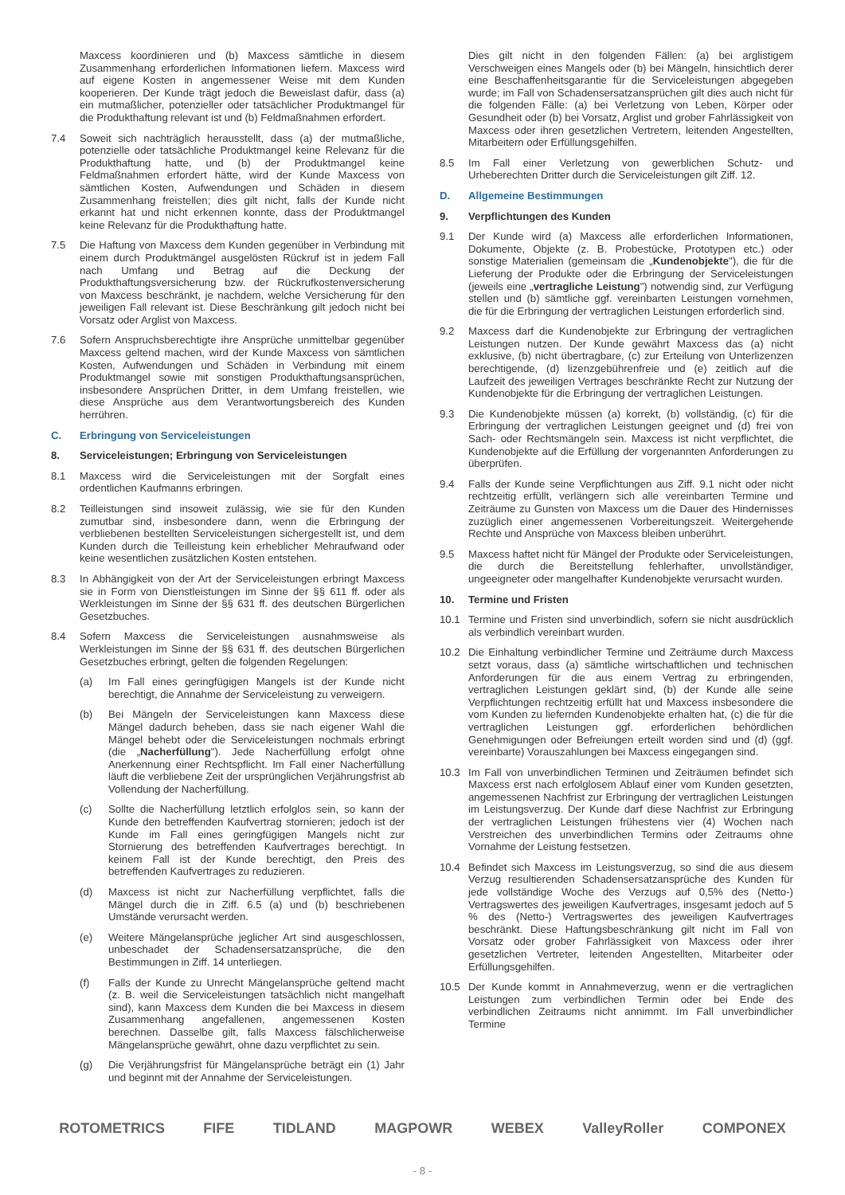Maxcess koordinieren und (b) Maxcess sämtliche in diesem Zusammenhang erforderlichen Informationen liefern. Maxcess wird auf eigene Kosten in angemessener Weise mit dem Kunden kooperieren. Der Kunde trägt jedoch die Beweislast dafür, dass (a) ein mutmaßlicher, potenzieller oder tatsächlicher Produktmangel für die Produkthaftung relevant ist und (b) Feldmaßnahmen erfordert.
7.4 Soweit sich nachträglich herausstellt, dass (a) der mutmaßliche, potenzielle oder tatsächliche Produktmangel keine Relevanz für die Produkthaftung hatte, und (b) der Produktmangel keine Feldmaßnahmen erfordert hätte, wird der Kunde Maxcess von sämtlichen Kosten, Aufwendungen und Schäden in diesem Zusammenhang freistellen; dies gilt nicht, falls der Kunde nicht erkannt hat und nicht erkennen konnte, dass der Produktmangel keine Relevanz für die Produkthaftung hatte.
7.5 Die Haftung von Maxcess dem Kunden gegenüber in Verbindung mit einem durch Produktmängel ausgelösten Rückruf ist in jedem Fall nach Umfang und Betrag auf die Deckung der Produkthaftungsversicherung bzw. der Rückrufkostenversicherung von Maxcess beschränkt, je nachdem, welche Versicherung für den jeweiligen Fall relevant ist. Diese Beschränkung gilt jedoch nicht bei Vorsatz oder Arglist von Maxcess.
7.6 Sofern Anspruchsberechtigte ihre Ansprüche unmittelbar gegenüber Maxcess geltend machen, wird der Kunde Maxcess von sämtlichen Kosten, Aufwendungen und Schäden in Verbindung mit einem Produktmangel sowie mit sonstigen Produkthaftungsansprüchen, insbesondere Ansprüchen Dritter, in dem Umfang freistellen, wie diese Ansprüche aus dem Verantwortungsbereich des Kunden herrühren.
C. Erbringung von Serviceleistungen
8. Serviceleistungen; Erbringung von Serviceleistungen
8.1 Maxcess wird die Serviceleistungen mit der Sorgfalt eines ordentlichen Kaufmanns erbringen.
8.2 Teilleistungen sind insoweit zulässig, wie sie für den Kunden zumutbar sind, insbesondere dann, wenn die Erbringung der verbliebenen bestellten Serviceleistungen sichergestellt ist, und dem Kunden durch die Teilleistung kein erheblicher Mehraufwand oder keine wesentlichen zusätzlichen Kosten entstehen.
8.3 In Abhängigkeit von der Art der Serviceleistungen erbringt Maxcess sie in Form von Dienstleistungen im Sinne der §§ 611 ff. oder als Werkleistungen im Sinne der §§ 631 ff. des deutschen Bürgerlichen Gesetzbuches.
8.4 Sofern Maxcess die Serviceleistungen ausnahmsweise als Werkleistungen im Sinne der §§ 631 ff. des deutschen Bürgerlichen Gesetzbuches erbringt, gelten die folgenden Regelungen:
(a) Im Fall eines geringfügigen Mangels ist der Kunde nicht berechtigt, die Annahme der Serviceleistung zu verweigern.
(b) Bei Mängeln der Serviceleistungen kann Maxcess diese Mängel dadurch beheben, dass sie nach eigener Wahl die Mängel behebt oder die Serviceleistungen nochmals erbringt (die „Nacherfüllung"). Jede Nacherfüllung erfolgt ohne Anerkennung einer Rechtspflicht. Im Fall einer Nacherfüllung läuft die verbliebene Zeit der ursprünglichen Verjährungsfrist ab Vollendung der Nacherfüllung.
(c) Sollte die Nacherfüllung letztlich erfolglos sein, so kann der Kunde den betreffenden Kaufvertrag stornieren; jedoch ist der Kunde im Fall eines geringfügigen Mangels nicht zur Stornierung des betreffenden Kaufvertrages berechtigt. In keinem Fall ist der Kunde berechtigt, den Preis des betreffenden Kaufvertrages zu reduzieren.
(d) Maxcess ist nicht zur Nacherfüllung verpflichtet, falls die Mängel durch die in Ziff. 6.5 (a) und (b) beschriebenen Umstände verursacht werden.
(e) Weitere Mängelansprüche jeglicher Art sind ausgeschlossen, unbeschadet der Schadensersatzansprüche, die den Bestimmungen in Ziff. 14 unterliegen.
(f) Falls der Kunde zu Unrecht Mängelansprüche geltend macht (z. B. weil die Serviceleistungen tatsächlich nicht mangelhaft sind), kann Maxcess dem Kunden die bei Maxcess in diesem Zusammenhang angefallenen, angemessenen Kosten berechnen. Dasselbe gilt, falls Maxcess fälschlicherweise Mängelansprüche gewährt, ohne dazu verpflichtet zu sein.
(g) Die Verjährungsfrist für Mängelansprüche beträgt ein (1) Jahr und beginnt mit der Annahme der Serviceleistungen.
Dies gilt nicht in den folgenden Fällen: (a) bei arglistigem Verschweigen eines Mangels oder (b) bei Mängeln, hinsichtlich derer eine Beschaffenheitsgarantie für die Serviceleistungen abgegeben wurde; im Fall von Schadensersatzansprüchen gilt dies auch nicht für die folgenden Fälle: (a) bei Verletzung von Leben, Körper oder Gesundheit oder (b) bei Vorsatz, Arglist und grober Fahrlässigkeit von Maxcess oder ihren gesetzlichen Vertretern, leitenden Angestellten, Mitarbeitern oder Erfüllungsgehilfen.
8.5 Im Fall einer Verletzung von gewerblichen Schutz- und Urheberechten Dritter durch die Serviceleistungen gilt Ziff. 12.
D. Allgemeine Bestimmungen
9. Verpflichtungen des Kunden
9.1 Der Kunde wird (a) Maxcess alle erforderlichen Informationen, Dokumente, Objekte (z. B. Probestücke, Prototypen etc.) oder sonstige Materialien (gemeinsam die „Kundenobjekte"), die für die Lieferung der Produkte oder die Erbringung der Serviceleistungen (jeweils eine „vertragliche Leistung") notwendig sind, zur Verfügung stellen und (b) sämtliche ggf. vereinbarten Leistungen vornehmen, die für die Erbringung der vertraglichen Leistungen erforderlich sind.
9.2 Maxcess darf die Kundenobjekte zur Erbringung der vertraglichen Leistungen nutzen. Der Kunde gewährt Maxcess das (a) nicht exklusive, (b) nicht übertragbare, (c) zur Erteilung von Unterlizenzen berechtigende, (d) lizenzgebührenfreie und (e) zeitlich auf die Laufzeit des jeweiligen Vertrages beschränkte Recht zur Nutzung der Kundenobjekte für die Erbringung der vertraglichen Leistungen.
9.3 Die Kundenobjekte müssen (a) korrekt, (b) vollständig, (c) für die Erbringung der vertraglichen Leistungen geeignet und (d) frei von Sach- oder Rechtsmängeln sein. Maxcess ist nicht verpflichtet, die Kundenobjekte auf die Erfüllung der vorgenannten Anforderungen zu überprüfen.
9.4 Falls der Kunde seine Verpflichtungen aus Ziff. 9.1 nicht oder nicht rechtzeitig erfüllt, verlängern sich alle vereinbarten Termine und Zeiträume zu Gunsten von Maxcess um die Dauer des Hindernisses zuzüglich einer angemessenen Vorbereitungszeit. Weitergehende Rechte und Ansprüche von Maxcess bleiben unberührt.
9.5 Maxcess haftet nicht für Mängel der Produkte oder Serviceleistungen, die durch die Bereitstellung fehlerhafter, unvollständiger, ungeeigneter oder mangelhafter Kundenobjekte verursacht wurden.
10. Termine und Fristen
10.1 Termine und Fristen sind unverbindlich, sofern sie nicht ausdrücklich als verbindlich vereinbart wurden.
10.2 Die Einhaltung verbindlicher Termine und Zeiträume durch Maxcess setzt voraus, dass (a) sämtliche wirtschaftlichen und technischen Anforderungen für die aus einem Vertrag zu erbringenden, vertraglichen Leistungen geklärt sind, (b) der Kunde alle seine Verpflichtungen rechtzeitig erfüllt hat und Maxcess insbesondere die vom Kunden zu liefernden Kundenobjekte erhalten hat, (c) die für die vertraglichen Leistungen ggf. erforderlichen behördlichen Genehmigungen oder Befreiungen erteilt worden sind und (d) (ggf. vereinbarte) Vorauszahlungen bei Maxcess eingegangen sind.
10.3 Im Fall von unverbindlichen Terminen und Zeiträumen befindet sich Maxcess erst nach erfolglosem Ablauf einer vom Kunden gesetzten, angemessenen Nachfrist zur Erbringung der vertraglichen Leistungen im Leistungsverzug. Der Kunde darf diese Nachfrist zur Erbringung der vertraglichen Leistungen frühestens vier (4) Wochen nach Verstreichen des unverbindlichen Termins oder Zeitraums ohne Vornahme der Leistung festsetzen.
10.4 Befindet sich Maxcess im Leistungsverzug, so sind die aus diesem Verzug resultierenden Schadensersatzansprüche des Kunden für jede vollständige Woche des Verzugs auf 0,5% des (Netto-) Vertragswertes des jeweiligen Kaufvertrages, insgesamt jedoch auf 5 % des (Netto-) Vertragswertes des jeweiligen Kaufvertrages beschränkt. Diese Haftungsbeschränkung gilt nicht im Fall von Vorsatz oder grober Fahrlässigkeit von Maxcess oder ihrer gesetzlichen Vertreter, leitenden Angestellten, Mitarbeiter oder Erfüllungsgehilfen.
10.5 Der Kunde kommt in Annahmeverzug, wenn er die vertraglichen Leistungen zum verbindlichen Termin oder bei Ende des verbindlichen Zeitraums nicht annimmt. Im Fall unverbindlicher Termine
ROTOMETRICS FIFE TIDLAND MAGPOWR WEBEX ValleyRoller COMPONEX
- 8 -